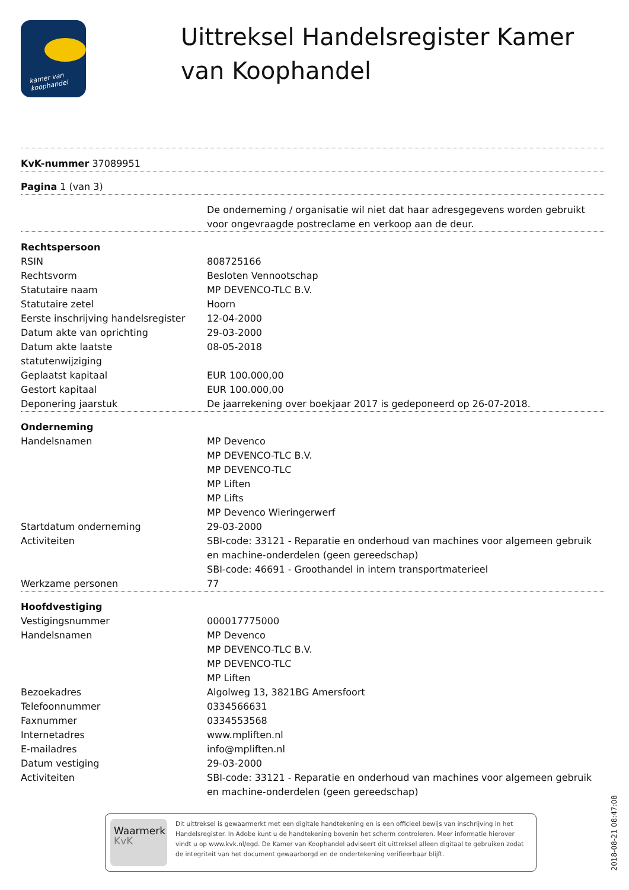kamer van koophandel
Uittreksel Handelsregister Kamer van Koophandel
| KvK-nummer 37089951 | |
| Pagina 1 (van 3) | |
| | De onderneming / organisatie wil niet dat haar adresgegevens worden gebruikt voor ongevraagde postreclame en verkoop aan de deur. |
| Rechtspersoon | |
| RSIN | 808725166 |
| Rechtsvorm | Besloten Vennootschap |
| Statutaire naam | MP DEVENCO-TLC B.V. |
| Statutaire zetel | Hoorn |
| Eerste inschrijving handelsregister | 12-04-2000 |
| Datum akte van oprichting | 29-03-2000 |
| Datum akte laatste statutenwijziging | 08-05-2018 |
| Geplaatst kapitaal | EUR 100.000,00 |
| Gestort kapitaal | EUR 100.000,00 |
| Deponering jaarstuk | De jaarrekening over boekjaar 2017 is gedeponeerd op 26-07-2018. |
| Onderneming | |
| Handelsnamen | MP Devenco MP DEVENCO-TLC B.V. MP DEVENCO-TLC MP Liften MP Lifts MP Devenco Wieringerwerf |
| Startdatum onderneming | 29-03-2000 |
| Activiteiten | SBI-code: 33121 - Reparatie en onderhoud van machines voor algemeen gebruik en machine-onderdelen (geen gereedschap) SBI-code: 46691 - Groothandel in intern transportmaterieel |
| Werkzame personen | 77 |
| Hoofdvestiging | |
| Vestigingsnummer | 000017775000 |
| Handelsnamen | MP Devenco MP DEVENCO-TLC B.V. MP DEVENCO-TLC MP Liften |
| Bezoekadres | Algolweg 13, 3821BG Amersfoort |
| Telefoonnummer | 0334566631 |
| Faxnummer | 0334553568 |
| Internetadres | www.mpliften.nl |
| E-mailadres | info@mpliften.nl |
| Datum vestiging | 29-03-2000 |
| Activiteiten | SBI-code: 33121 - Reparatie en onderhoud van machines voor algemeen gebruik en machine-onderdelen (geen gereedschap) |
Waarmerk
KvK
Dit uittreksel is gewaarmerkt met een digitale handtekening en is een officieel bewijs van inschrijving in het Handelsregister. In Adobe kunt u de handtekening bovenin het scherm controleren. Meer informatie hierover vindt u op www.kvk.nl/egd. De Kamer van Koophandel adviseert dit uittreksel alleen digitaal te gebruiken zodat de integriteit van het document gewaarborgd en de ondertekening verifieerbaar blijft.
2018-08-21 08:47:08